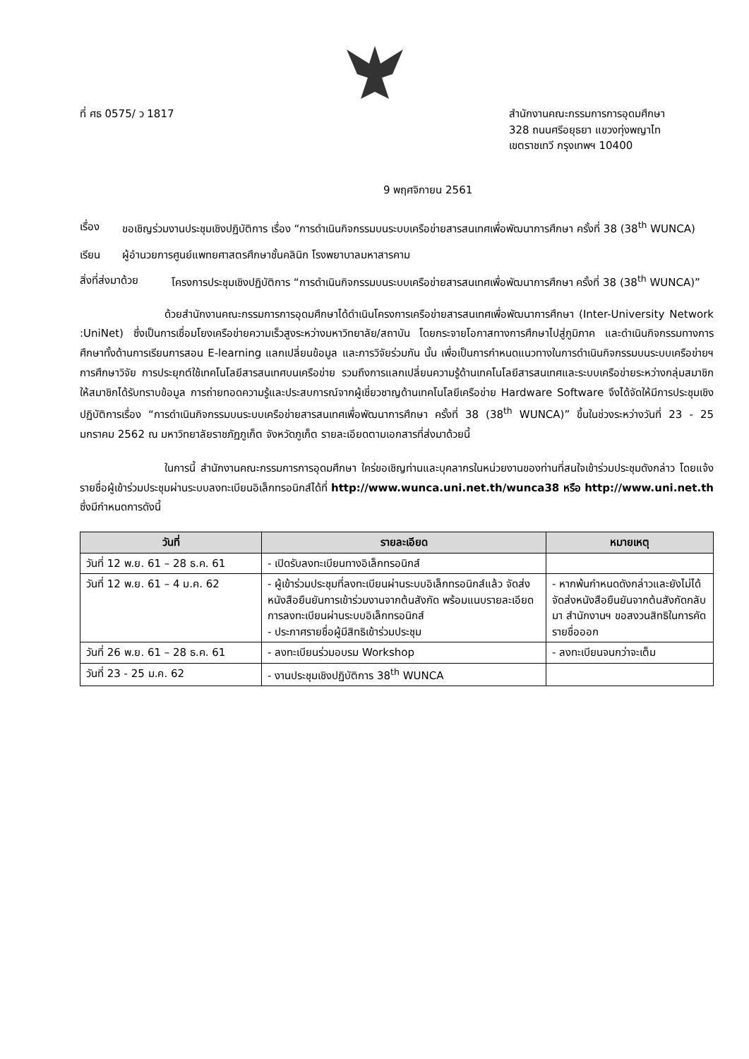ที่ ศธ 0575/ ว 1817 สำนักงานคณะกรรมการการอุดมศึกษา
328 ถนนศรีอยุธยา แขวงทุ่งพญาไท
เขตราชเทวี กรุงเทพฯ 10400
9 พฤศจิกายน 2561
เรื่อง ขอเชิญร่วมงานประชุมเชิงปฏิบัติการ เรื่อง “การดำเนินกิจกรรมบนระบบเครือข่ายสารสนเทศเพื่อพัฒนาการศึกษา ครั้งที่ 38 (38<sup>th</sup> WUNCA)
เรียน ผู้อำนวยการศูนย์แพทยศาสตรศึกษาชั้นคลินิก โรงพยาบาลมหาสารคาม
สิ่งที่ส่งมาด้วย
โครงการประชุมเชิงปฏิบัติการ “การดำเนินกิจกรรมบนระบบเครือข่ายสารสนเทศเพื่อพัฒนาการศึกษา ครั้งที่ 38 (38<sup>th</sup> WUNCA)”
ด้วยสำนักงานคณะกรรมการการอุดมศึกษาได้ดำเนินโครงการเครือข่ายสารสนเทศเพื่อพัฒนาการศึกษา (Inter-University Network :UniNet) ซึ่งเป็นการเชื่อมโยงเครือข่ายความเร็วสูงระหว่างมหาวิทยาลัย/สถาบัน โดยกระจายโอกาสทางการศึกษาไปสู่ภูมิภาค และดำเนินกิจกรรมทางการศึกษาทั้งด้านการเรียนการสอน E-learning แลกเปลี่ยนข้อมูล และการวิจัยร่วมกัน นั้น เพื่อเป็นการกำหนดแนวทางในการดำเนินกิจกรรมบนระบบเครือข่ายฯ การศึกษาวิจัย การประยุกต์ใช้เทคโนโลยีสารสนเทศบนเครือข่าย รวมถึงการแลกเปลี่ยนความรู้ด้านเทคโนโลยีสารสนเทศและระบบเครือข่ายระหว่างกลุ่มสมาชิก ให้สมาชิกได้รับทราบข้อมูล การถ่ายทอดความรู้และประสบการณ์จากผู้เชี่ยวชาญด้านเทคโนโลยีเครือข่าย Hardware Software จึงได้จัดให้มีการประชุมเชิงปฏิบัติการเรื่อง “การดำเนินกิจกรรมบนระบบเครือข่ายสารสนเทศเพื่อพัฒนาการศึกษา ครั้งที่ 38 (38<sup>th</sup> WUNCA)” ขึ้นในช่วงระหว่างวันที่ 23 - 25 มกราคม 2562 ณ มหาวิทยาลัยราชภัฏภูเก็ต จังหวัดภูเก็ต รายละเอียดตามเอกสารที่ส่งมาด้วยนี้
ในการนี้ สำนักงานคณะกรรมการการอุดมศึกษา ใคร่ขอเชิญท่านและบุคลากรในหน่วยงานของท่านที่สนใจเข้าร่วมประชุมดังกล่าว โดยแจ้งรายชื่อผู้เข้าร่วมประชุมผ่านระบบลงทะเบียนอิเล็กทรอนิกส์ได้ที่ http://www.wunca.uni.net.th/wunca38 หรือ http://www.uni.net.th ซึ่งมีกำหนดการดังนี้
| วันที่ | รายละเอียด | หมายเหตุ |
| --- | --- | --- |
| วันที่ 12 พ.ย. 61 – 28 ธ.ค. 61 | - เปิดรับลงทะเบียนทางอิเล็กทรอนิกส์ | |
| วันที่ 12 พ.ย. 61 – 4 ม.ค. 62 | - ผู้เข้าร่วมประชุมที่ลงทะเบียนผ่านระบบอิเล็กทรอนิกส์แล้ว จัดส่งหนังสือยืนยันการเข้าร่วมงานจากต้นสังกัด พร้อมแนบรายละเอียดการลงทะเบียนผ่านระบบอิเล็กทรอนิกส์ - ประกาศรายชื่อผู้มีสิทธิเข้าร่วมประชุม | - หากพ้นกำหนดดังกล่าวและยังไม่ได้จัดส่งหนังสือยืนยันจากต้นสังกัดกลับมา สำนักงานฯ ขอสงวนสิทธิในการคัดรายชื่อออก |
| วันที่ 26 พ.ย. 61 – 28 ธ.ค. 61 | - ลงทะเบียนร่วมอบรม Workshop | - ลงทะเบียนจนกว่าจะเต็ม |
| วันที่ 23 - 25 ม.ค. 62 | - งานประชุมเชิงปฏิบัติการ 38<sup>th</sup> WUNCA | |